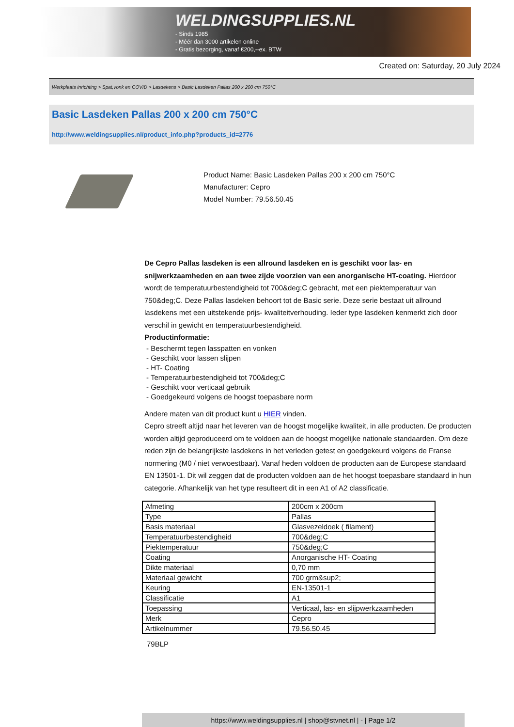WELDINGSUPPLIES.NL
- Sinds 1985
- Méér dan 3000 artikelen online
- Gratis bezorging, vanaf €200,--ex. BTW
Created on: Saturday, 20 July 2024
Werkplaats inrichting > Spat,vonk en COVID > Lasdekens > Basic Lasdeken Pallas 200 x 200 cm 750°C
Basic Lasdeken Pallas 200 x 200 cm 750°C
http://www.weldingsupplies.nl/product_info.php?products_id=2776
Product Name: Basic Lasdeken Pallas 200 x 200 cm 750°C
Manufacturer: Cepro
Model Number: 79.56.50.45
De Cepro Pallas lasdeken is een allround lasdeken en is geschikt voor las- en snijwerkzaamheden en aan twee zijde voorzien van een anorganische HT-coating. Hierdoor wordt de temperatuurbestendigheid tot 700&deg;C gebracht, met een piektemperatuur van 750&deg;C. Deze Pallas lasdeken behoort tot de Basic serie. Deze serie bestaat uit allround lasdekens met een uitstekende prijs- kwaliteitverhouding. Ieder type lasdeken kenmerkt zich door verschil in gewicht en temperatuurbestendigheid.
Productinformatie:
- Beschermt tegen lasspatten en vonken
- Geschikt voor lassen slijpen
- HT- Coating
- Temperatuurbestendigheid tot 700&deg;C
- Geschikt voor verticaal gebruik
- Goedgekeurd volgens de hoogst toepasbare norm
Andere maten van dit product kunt u HIER vinden.
Cepro streeft altijd naar het leveren van de hoogst mogelijke kwaliteit, in alle producten. De producten worden altijd geproduceerd om te voldoen aan de hoogst mogelijke nationale standaarden. Om deze reden zijn de belangrijkste lasdekens in het verleden getest en goedgekeurd volgens de Franse normering (M0 / niet verwoestbaar). Vanaf heden voldoen de producten aan de Europese standaard EN 13501-1. Dit wil zeggen dat de producten voldoen aan de het hoogst toepasbare standaard in hun categorie. Afhankelijk van het type resulteert dit in een A1 of A2 classificatie.
| Afmeting | 200cm x 200cm |
| Type | Pallas |
| Basis materiaal | Glasvezeldoek ( filament) |
| Temperatuurbestendigheid | 700&deg;C |
| Piektemperatuur | 750&deg;C |
| Coating | Anorganische HT- Coating |
| Dikte materiaal | 0,70 mm |
| Materiaal gewicht | 700 grm&sup2; |
| Keuring | EN-13501-1 |
| Classificatie | A1 |
| Toepassing | Verticaal, las- en slijpwerkzaamheden |
| Merk | Cepro |
| Artikelnummer | 79.56.50.45 |
79BLP
https://www.weldingsupplies.nl | shop@stvnet.nl | - | Page 1/2